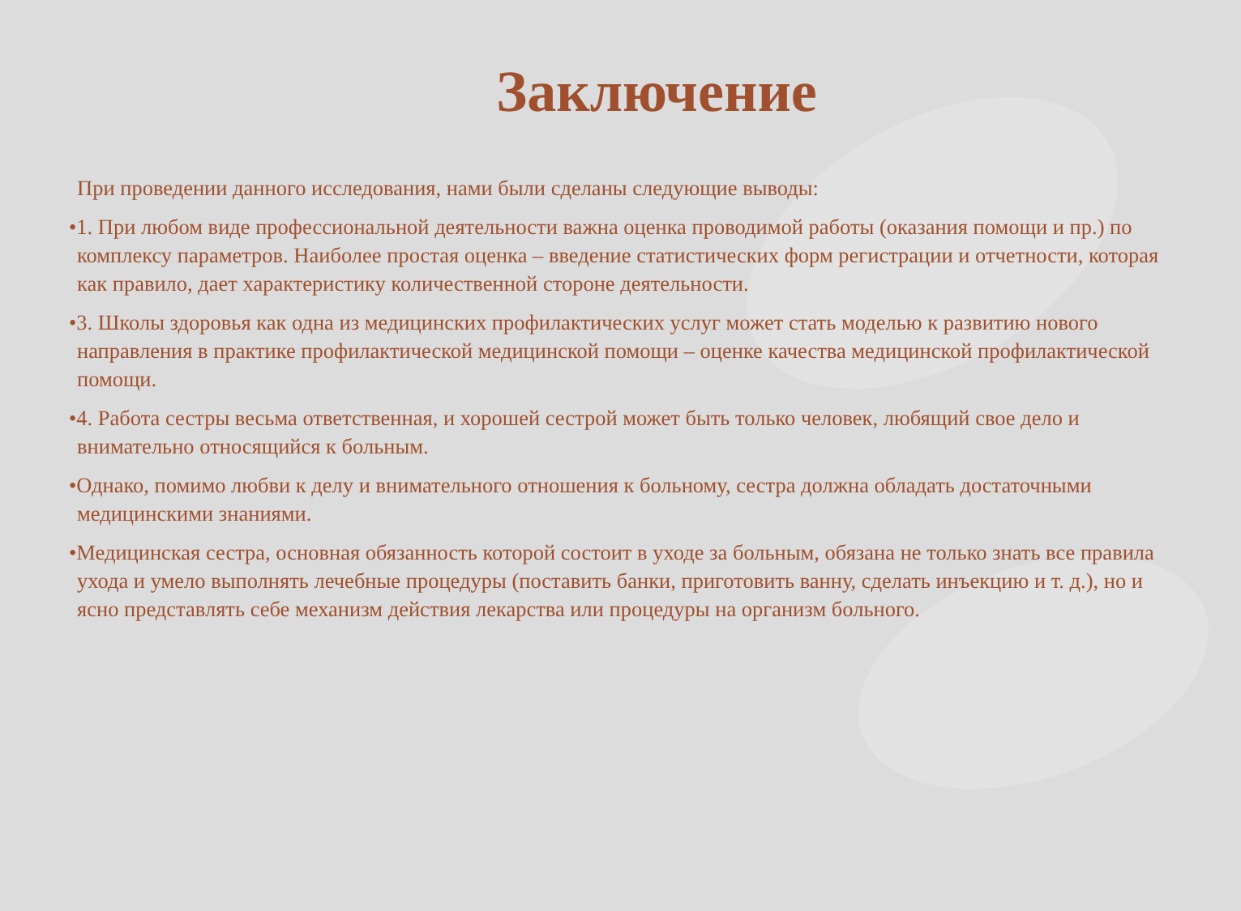Заключение
При проведении данного исследования, нами были сделаны следующие выводы:
•1. При любом виде профессиональной деятельности важна оценка проводимой работы (оказания помощи и пр.) по комплексу параметров. Наиболее простая оценка – введение статистических форм регистрации и отчетности, которая как правило, дает характеристику количественной стороне деятельности.
•3. Школы здоровья как одна из медицинских профилактических услуг может стать моделью к развитию нового направления в практике профилактической медицинской помощи – оценке качества медицинской профилактической помощи.
•4. Работа сестры весьма ответственная, и хорошей сестрой может быть только человек, любящий свое дело и внимательно относящийся к больным.
•Однако, помимо любви к делу и внимательного отношения к больному, сестра должна обладать достаточными медицинскими знаниями.
•Медицинская сестра, основная обязанность которой состоит в уходе за больным, обязана не только знать все правила ухода и умело выполнять лечебные процедуры (поставить банки, приготовить ванну, сделать инъекцию и т. д.), но и ясно представлять себе механизм действия лекарства или процедуры на организм больного.